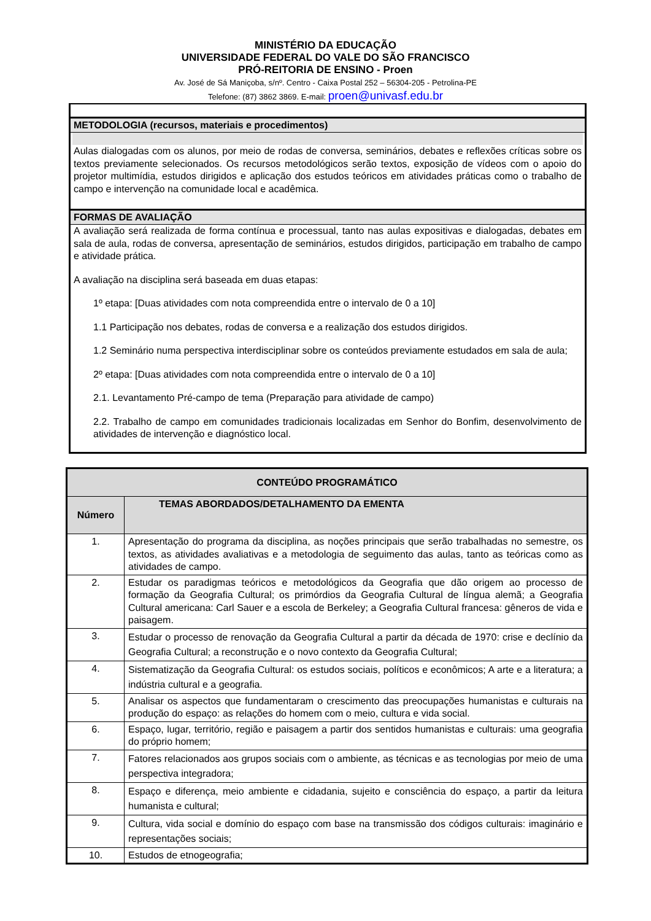MINISTÉRIO DA EDUCAÇÃO
UNIVERSIDADE FEDERAL DO VALE DO SÃO FRANCISCO
PRÓ-REITORIA DE ENSINO - Proen
Av. José de Sá Maniçoba, s/nº. Centro - Caixa Postal 252 – 56304-205 - Petrolina-PE
Telefone: (87) 3862 3869. E-mail: proen@univasf.edu.br
METODOLOGIA (recursos, materiais e procedimentos)
Aulas dialogadas com os alunos, por meio de rodas de conversa, seminários, debates e reflexões críticas sobre os textos previamente selecionados. Os recursos metodológicos serão textos, exposição de vídeos com o apoio do projetor multimídia, estudos dirigidos e aplicação dos estudos teóricos em atividades práticas como o trabalho de campo e intervenção na comunidade local e acadêmica.
FORMAS DE AVALIAÇÃO
A avaliação será realizada de forma contínua e processual, tanto nas aulas expositivas e dialogadas, debates em sala de aula, rodas de conversa, apresentação de seminários, estudos dirigidos, participação em trabalho de campo e atividade prática.
A avaliação na disciplina será baseada em duas etapas:
1º etapa: [Duas atividades com nota compreendida entre o intervalo de 0 a 10]
1.1 Participação nos debates, rodas de conversa e a realização dos estudos dirigidos.
1.2 Seminário numa perspectiva interdisciplinar sobre os conteúdos previamente estudados em sala de aula;
2º etapa: [Duas atividades com nota compreendida entre o intervalo de 0 a 10]
2.1. Levantamento Pré-campo de tema (Preparação para atividade de campo)
2.2. Trabalho de campo em comunidades tradicionais localizadas em Senhor do Bonfim, desenvolvimento de atividades de intervenção e diagnóstico local.
| CONTEÚDO PROGRAMÁTICO | |
| --- | --- |
| Número | TEMAS ABORDADOS/DETALHAMENTO DA EMENTA |
| 1. | Apresentação do programa da disciplina, as noções principais que serão trabalhadas no semestre, os textos, as atividades avaliativas e a metodologia de seguimento das aulas, tanto as teóricas como as atividades de campo. |
| 2. | Estudar os paradigmas teóricos e metodológicos da Geografia que dão origem ao processo de formação da Geografia Cultural; os primórdios da Geografia Cultural de língua alemã; a Geografia Cultural americana: Carl Sauer e a escola de Berkeley; a Geografia Cultural francesa: gêneros de vida e paisagem. |
| 3. | Estudar o processo de renovação da Geografia Cultural a partir da década de 1970: crise e declínio da Geografia Cultural; a reconstrução e o novo contexto da Geografia Cultural; |
| 4. | Sistematização da Geografia Cultural: os estudos sociais, políticos e econômicos; A arte e a literatura; a indústria cultural e a geografia. |
| 5. | Analisar os aspectos que fundamentaram o crescimento das preocupações humanistas e culturais na produção do espaço: as relações do homem com o meio, cultura e vida social. |
| 6. | Espaço, lugar, território, região e paisagem a partir dos sentidos humanistas e culturais: uma geografia do próprio homem; |
| 7. | Fatores relacionados aos grupos sociais com o ambiente, as técnicas e as tecnologias por meio de uma perspectiva integradora; |
| 8. | Espaço e diferença, meio ambiente e cidadania, sujeito e consciência do espaço, a partir da leitura humanista e cultural; |
| 9. | Cultura, vida social e domínio do espaço com base na transmissão dos códigos culturais: imaginário e representações sociais; |
| 10. | Estudos de etnogeografia; |